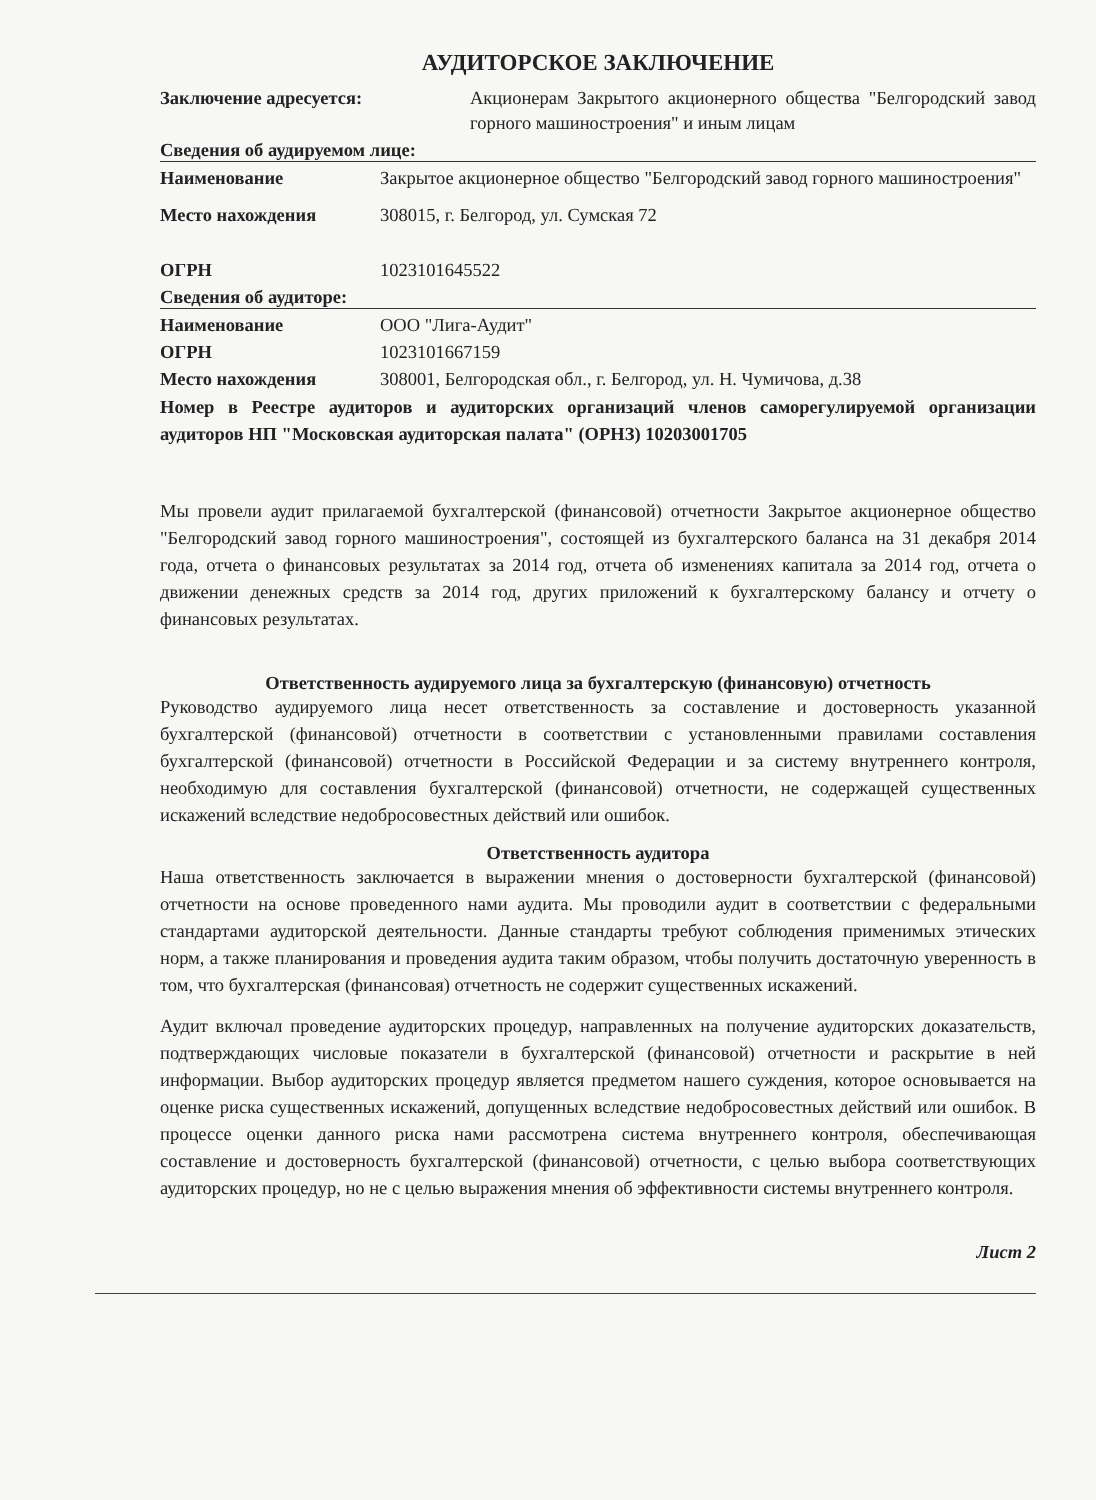АУДИТОРСКОЕ ЗАКЛЮЧЕНИЕ
Заключение адресуется: Акционерам Закрытого акционерного общества "Белгородский завод горного машиностроения" и иным лицам
Сведения об аудируемом лице:
Наименование Закрытое акционерное общество "Белгородский завод горного машиностроения"
Место нахождения 308015, г. Белгород, ул. Сумская 72
ОГРН 1023101645522
Сведения об аудиторе:
Наименование ООО "Лига-Аудит"
ОГРН 1023101667159
Место нахождения 308001, Белгородская обл., г. Белгород, ул. Н. Чумичова, д.38
Номер в Реестре аудиторов и аудиторских организаций членов саморегулируемой организации аудиторов НП "Московская аудиторская палата" (ОРНЗ) 10203001705
Мы провели аудит прилагаемой бухгалтерской (финансовой) отчетности Закрытое акционерное общество "Белгородский завод горного машиностроения", состоящей из бухгалтерского баланса на 31 декабря 2014 года, отчета о финансовых результатах за 2014 год, отчета об изменениях капитала за 2014 год, отчета о движении денежных средств за 2014 год, других приложений к бухгалтерскому балансу и отчету о финансовых результатах.
Ответственность аудируемого лица за бухгалтерскую (финансовую) отчетность
Руководство аудируемого лица несет ответственность за составление и достоверность указанной бухгалтерской (финансовой) отчетности в соответствии с установленными правилами составления бухгалтерской (финансовой) отчетности в Российской Федерации и за систему внутреннего контроля, необходимую для составления бухгалтерской (финансовой) отчетности, не содержащей существенных искажений вследствие недобросовестных действий или ошибок.
Ответственность аудитора
Наша ответственность заключается в выражении мнения о достоверности бухгалтерской (финансовой) отчетности на основе проведенного нами аудита. Мы проводили аудит в соответствии с федеральными стандартами аудиторской деятельности. Данные стандарты требуют соблюдения применимых этических норм, а также планирования и проведения аудита таким образом, чтобы получить достаточную уверенность в том, что бухгалтерская (финансовая) отчетность не содержит существенных искажений.
Аудит включал проведение аудиторских процедур, направленных на получение аудиторских доказательств, подтверждающих числовые показатели в бухгалтерской (финансовой) отчетности и раскрытие в ней информации. Выбор аудиторских процедур является предметом нашего суждения, которое основывается на оценке риска существенных искажений, допущенных вследствие недобросовестных действий или ошибок. В процессе оценки данного риска нами рассмотрена система внутреннего контроля, обеспечивающая составление и достоверность бухгалтерской (финансовой) отчетности, с целью выбора соответствующих аудиторских процедур, но не с целью выражения мнения об эффективности системы внутреннего контроля.
Лист 2